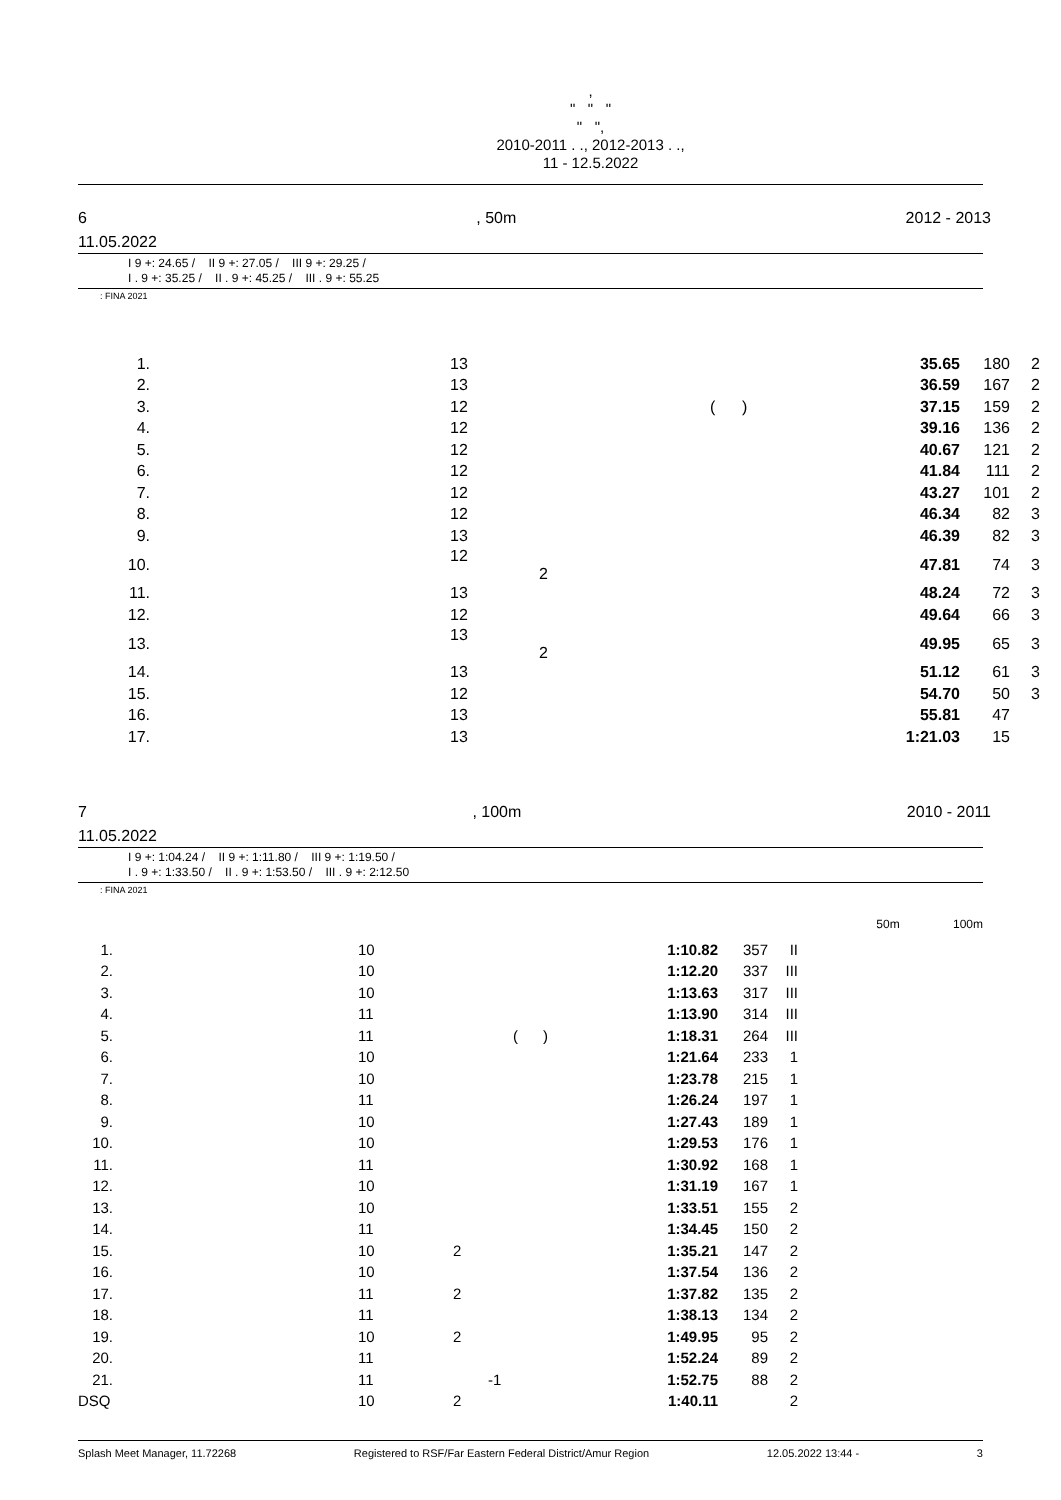,
" " "
" ",
2010-2011 . ., 2012-2013 . .,
11 - 12.5.2022
6, 50m 2012 - 2013
11.05.2022
I 9 +: 24.65 / II 9 +: 27.05 / III 9 +: 29.25 /
I . 9 +: 35.25 / II . 9 +: 45.25 / III . 9 +: 55.25
: FINA 2021
| 1. | | 13 | | 35.65 | 180 | 2 |
| 2. | | 13 | | 36.59 | 167 | 2 |
| 3. | | 12 | ( ) | 37.15 | 159 | 2 |
| 4. | | 12 | | 39.16 | 136 | 2 |
| 5. | | 12 | | 40.67 | 121 | 2 |
| 6. | | 12 | | 41.84 | 111 | 2 |
| 7. | | 12 | | 43.27 | 101 | 2 |
| 8. | | 12 | | 46.34 | 82 | 3 |
| 9. | | 13 | | 46.39 | 82 | 3 |
| 10. | | 12 2 | | 47.81 | 74 | 3 |
| 11. | | 13 | | 48.24 | 72 | 3 |
| 12. | | 12 | | 49.64 | 66 | 3 |
| 13. | | 13 2 | | 49.95 | 65 | 3 |
| 14. | | 13 | | 51.12 | 61 | 3 |
| 15. | | 12 | | 54.70 | 50 | 3 |
| 16. | | 13 | | 55.81 | 47 | |
| 17. | | 13 | | 1:21.03 | 15 | |
7, 100m 2010 - 2011
11.05.2022
I 9 +: 1:04.24 / II 9 +: 1:11.80 / III 9 +: 1:19.50 /
I . 9 +: 1:33.50 / II . 9 +: 1:53.50 / III . 9 +: 2:12.50
: FINA 2021
50m 100m
| 1. | | 10 | | 1:10.82 | 357 | II |
| 2. | | 10 | | 1:12.20 | 337 | III |
| 3. | | 10 | | 1:13.63 | 317 | III |
| 4. | | 11 | | 1:13.90 | 314 | III |
| 5. | | 11 | ( ) | 1:18.31 | 264 | III |
| 6. | | 10 | | 1:21.64 | 233 | 1 |
| 7. | | 10 | | 1:23.78 | 215 | 1 |
| 8. | | 11 | | 1:26.24 | 197 | 1 |
| 9. | | 10 | | 1:27.43 | 189 | 1 |
| 10. | | 10 | | 1:29.53 | 176 | 1 |
| 11. | | 11 | | 1:30.92 | 168 | 1 |
| 12. | | 10 | | 1:31.19 | 167 | 1 |
| 13. | | 10 | | 1:33.51 | 155 | 2 |
| 14. | | 11 | | 1:34.45 | 150 | 2 |
| 15. | | 10 | 2 | 1:35.21 | 147 | 2 |
| 16. | | 10 | | 1:37.54 | 136 | 2 |
| 17. | | 11 | 2 | 1:37.82 | 135 | 2 |
| 18. | | 11 | | 1:38.13 | 134 | 2 |
| 19. | | 10 | 2 | 1:49.95 | 95 | 2 |
| 20. | | 11 | | 1:52.24 | 89 | 2 |
| 21. | | 11 | -1 | 1:52.75 | 88 | 2 |
| DSQ | | 10 | 2 | 1:40.11 | | 2 |
Splash Meet Manager, 11.72268 Registered to RSF/Far Eastern Federal District/Amur Region 12.05.2022 13:44 - 3